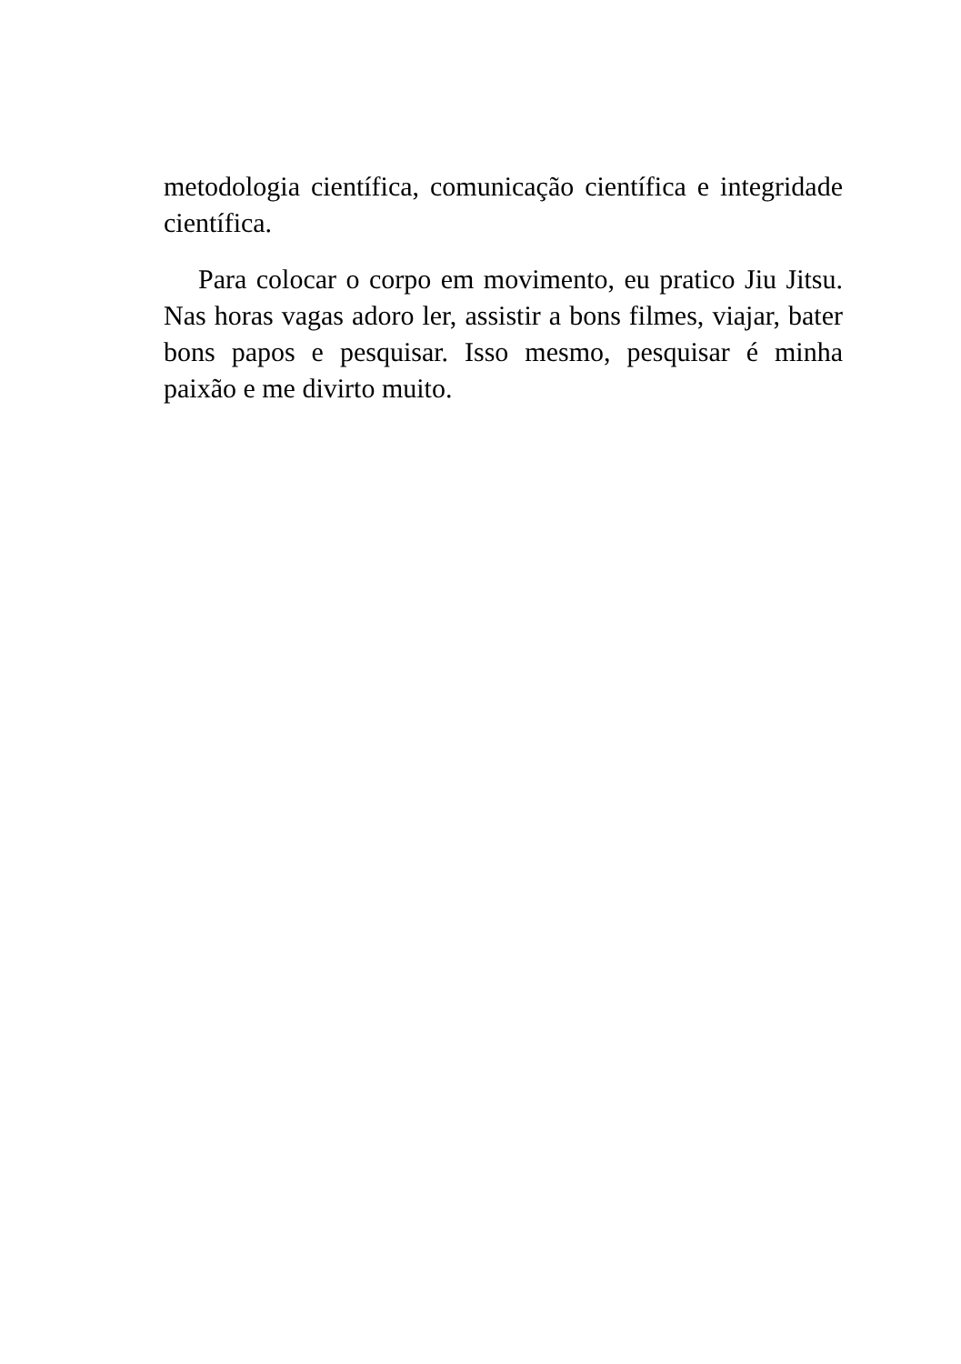metodologia científica, comunicação científica e integridade científica.
Para colocar o corpo em movimento, eu pratico Jiu Jitsu. Nas horas vagas adoro ler, assistir a bons filmes, viajar, bater bons papos e pesquisar. Isso mesmo, pesquisar é minha paixão e me divirto muito.